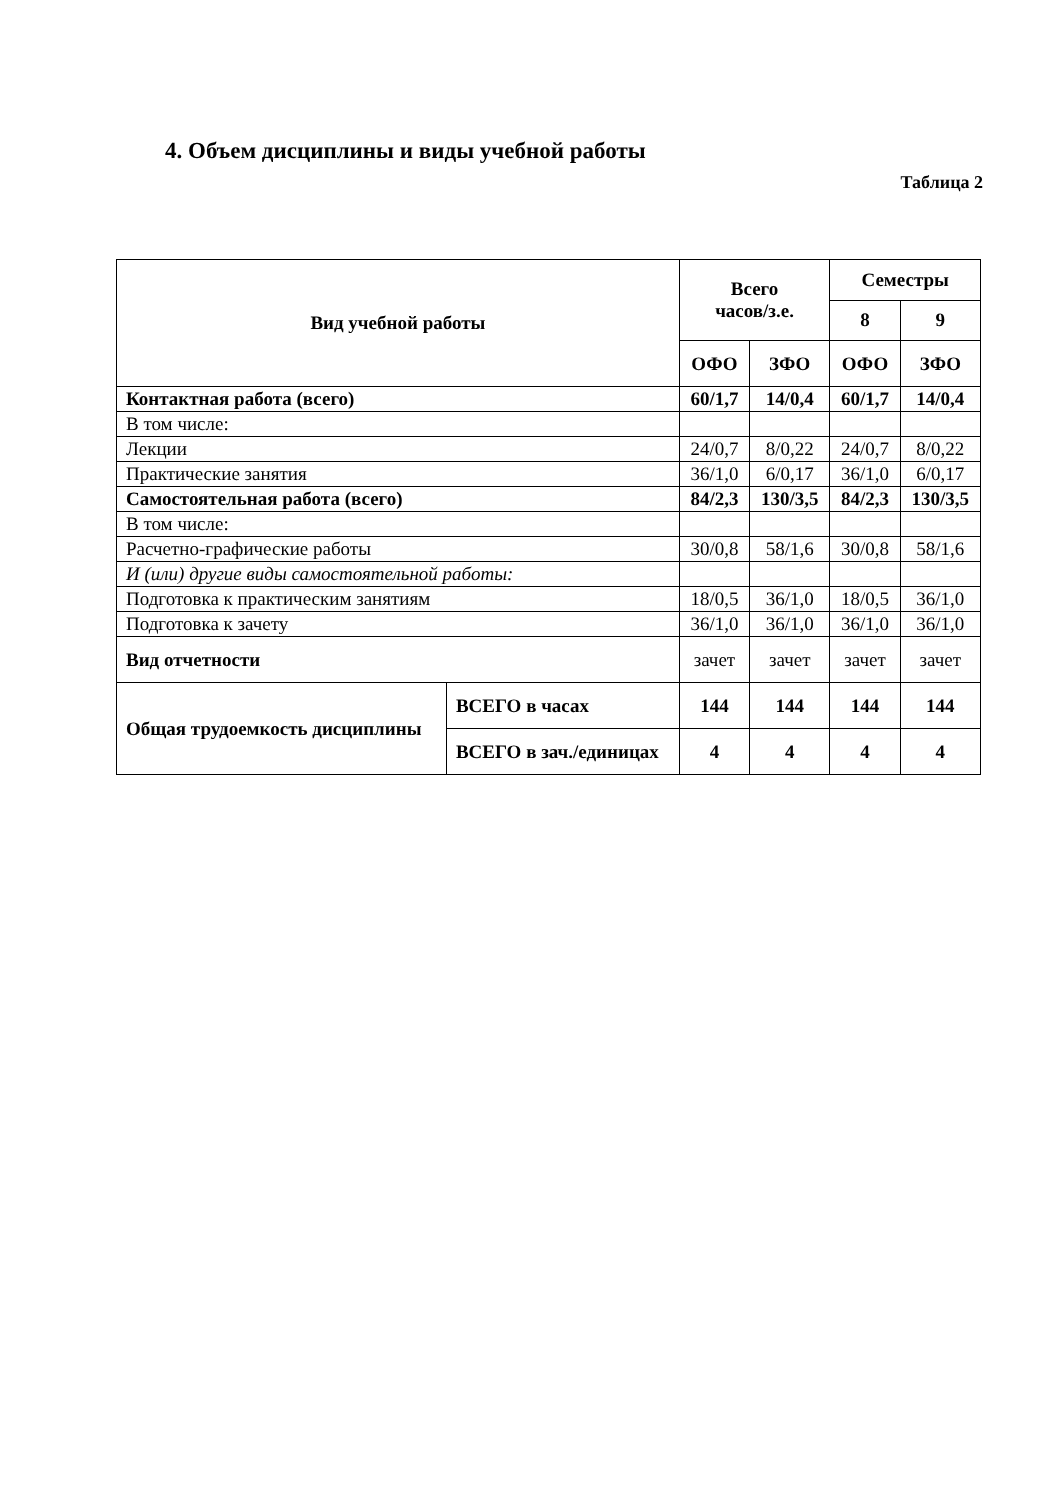4. Объем дисциплины и виды учебной работы
Таблица 2
| Вид учебной работы | | Всего часов/з.е. | | Семестры | |
| --- | --- | --- | --- | --- | --- |
| | | | | 8 | 9 |
| | | ОФО | ЗФО | ОФО | ЗФО |
| Контактная работа (всего) | | 60/1,7 | 14/0,4 | 60/1,7 | 14/0,4 |
| В том числе: | | | | | |
| Лекции | | 24/0,7 | 8/0,22 | 24/0,7 | 8/0,22 |
| Практические занятия | | 36/1,0 | 6/0,17 | 36/1,0 | 6/0,17 |
| Самостоятельная работа (всего) | | 84/2,3 | 130/3,5 | 84/2,3 | 130/3,5 |
| В том числе: | | | | | |
| Расчетно-графические работы | | 30/0,8 | 58/1,6 | 30/0,8 | 58/1,6 |
| И (или) другие виды самостоятельной работы: | | | | | |
| Подготовка к практическим занятиям | | 18/0,5 | 36/1,0 | 18/0,5 | 36/1,0 |
| Подготовка к зачету | | 36/1,0 | 36/1,0 | 36/1,0 | 36/1,0 |
| Вид отчетности | | зачет | зачет | зачет | зачет |
| Общая трудоемкость дисциплины | ВСЕГО в часах | 144 | 144 | 144 | 144 |
| | ВСЕГО в зач./единицах | 4 | 4 | 4 | 4 |